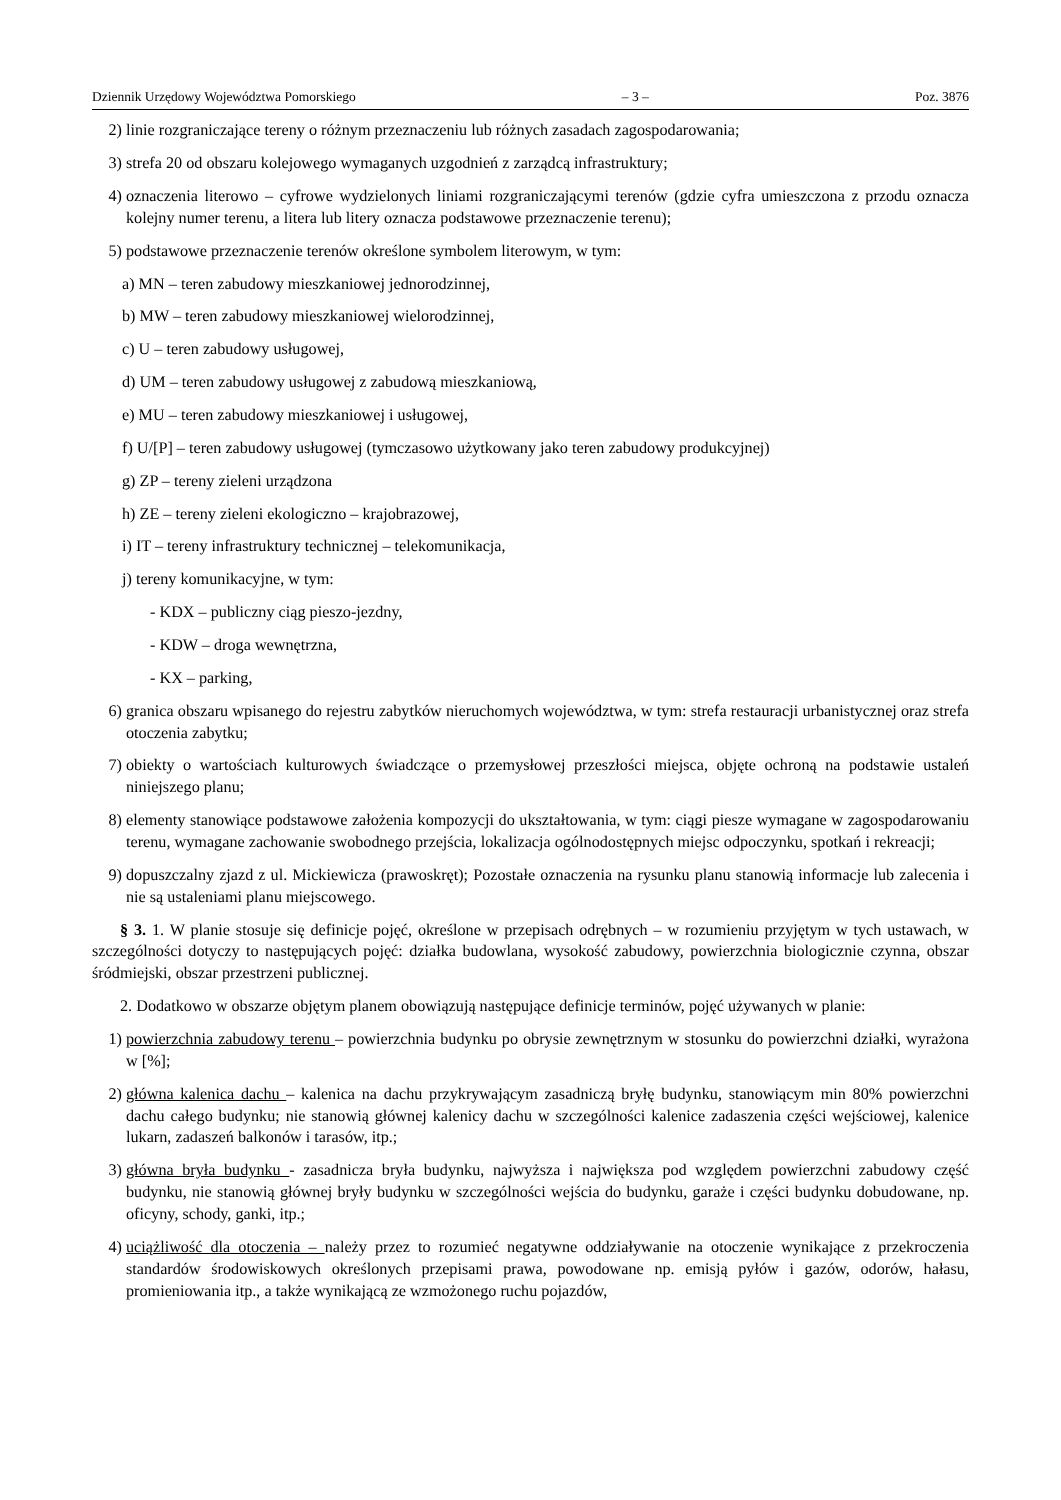Dziennik Urzędowy Województwa Pomorskiego – 3 – Poz. 3876
2) linie rozgraniczające tereny o różnym przeznaczeniu lub różnych zasadach zagospodarowania;
3) strefa 20 od obszaru kolejowego wymaganych uzgodnień z zarządcą infrastruktury;
4) oznaczenia literowo – cyfrowe wydzielonych liniami rozgraniczającymi terenów (gdzie cyfra umieszczona z przodu oznacza kolejny numer terenu, a litera lub litery oznacza podstawowe przeznaczenie terenu);
5) podstawowe przeznaczenie terenów określone symbolem literowym, w tym:
a) MN – teren zabudowy mieszkaniowej jednorodzinnej,
b) MW – teren zabudowy mieszkaniowej wielorodzinnej,
c) U – teren zabudowy usługowej,
d) UM – teren zabudowy usługowej z zabudową mieszkaniową,
e) MU – teren zabudowy mieszkaniowej i usługowej,
f) U/[P] – teren zabudowy usługowej (tymczasowo użytkowany jako teren zabudowy produkcyjnej)
g) ZP – tereny zieleni urządzona
h) ZE – tereny zieleni ekologiczno – krajobrazowej,
i) IT – tereny infrastruktury technicznej – telekomunikacja,
j) tereny komunikacyjne, w tym:
- KDX – publiczny ciąg pieszo-jezdny,
- KDW – droga wewnętrzna,
- KX – parking,
6) granica obszaru wpisanego do rejestru zabytków nieruchomych województwa, w tym: strefa restauracji urbanistycznej oraz strefa otoczenia zabytku;
7) obiekty o wartościach kulturowych świadczące o przemysłowej przeszłości miejsca, objęte ochroną na podstawie ustaleń niniejszego planu;
8) elementy stanowiące podstawowe założenia kompozycji do ukształtowania, w tym: ciągi piesze wymagane w zagospodarowaniu terenu, wymagane zachowanie swobodnego przejścia, lokalizacja ogólnodostępnych miejsc odpoczynku, spotkań i rekreacji;
9) dopuszczalny zjazd z ul. Mickiewicza (prawoskręt); Pozostałe oznaczenia na rysunku planu stanowią informacje lub zalecenia i nie są ustaleniami planu miejscowego.
§ 3. 1. W planie stosuje się definicje pojęć, określone w przepisach odrębnych – w rozumieniu przyjętym w tych ustawach, w szczególności dotyczy to następujących pojęć: działka budowlana, wysokość zabudowy, powierzchnia biologicznie czynna, obszar śródmiejski, obszar przestrzeni publicznej.
2. Dodatkowo w obszarze objętym planem obowiązują następujące definicje terminów, pojęć używanych w planie:
1) powierzchnia zabudowy terenu – powierzchnia budynku po obrysie zewnętrznym w stosunku do powierzchni działki, wyrażona w [%];
2) główna kalenica dachu – kalenica na dachu przykrywającym zasadniczą bryłę budynku, stanowiącym min 80% powierzchni dachu całego budynku; nie stanowią głównej kalenicy dachu w szczególności kalenice zadaszenia części wejściowej, kalenice lukarn, zadaszeń balkonów i tarasów, itp.;
3) główna bryła budynku - zasadnicza bryła budynku, najwyższa i największa pod względem powierzchni zabudowy część budynku, nie stanowią głównej bryły budynku w szczególności wejścia do budynku, garaże i części budynku dobudowane, np. oficyny, schody, ganki, itp.;
4) uciążliwość dla otoczenia – należy przez to rozumieć negatywne oddziaływanie na otoczenie wynikające z przekroczenia standardów środowiskowych określonych przepisami prawa, powodowane np. emisją pyłów i gazów, odorów, hałasu, promieniowania itp., a także wynikającą ze wzmożonego ruchu pojazdów,